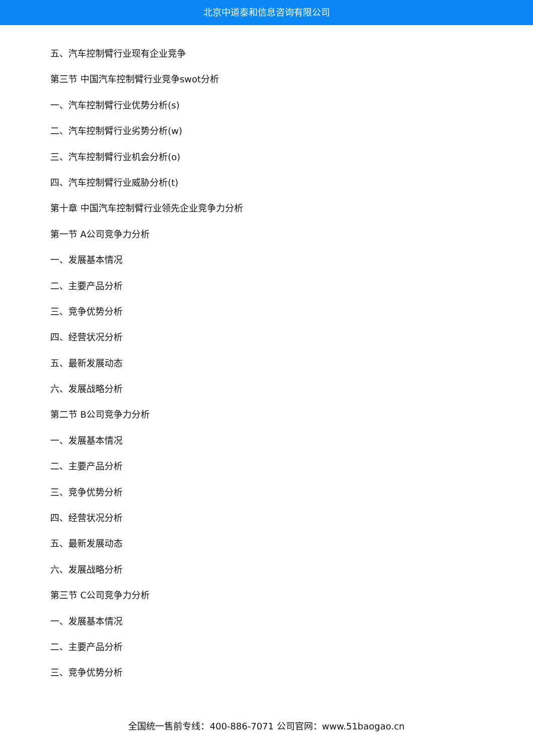北京中道泰和信息咨询有限公司
五、汽车控制臂行业现有企业竞争
第三节 中国汽车控制臂行业竞争swot分析
一、汽车控制臂行业优势分析(s)
二、汽车控制臂行业劣势分析(w)
三、汽车控制臂行业机会分析(o)
四、汽车控制臂行业威胁分析(t)
第十章 中国汽车控制臂行业领先企业竞争力分析
第一节 A公司竞争力分析
一、发展基本情况
二、主要产品分析
三、竞争优势分析
四、经营状况分析
五、最新发展动态
六、发展战略分析
第二节 B公司竞争力分析
一、发展基本情况
二、主要产品分析
三、竞争优势分析
四、经营状况分析
五、最新发展动态
六、发展战略分析
第三节 C公司竞争力分析
一、发展基本情况
二、主要产品分析
三、竞争优势分析
全国统一售前专线：400-886-7071 公司官网：www.51baogao.cn